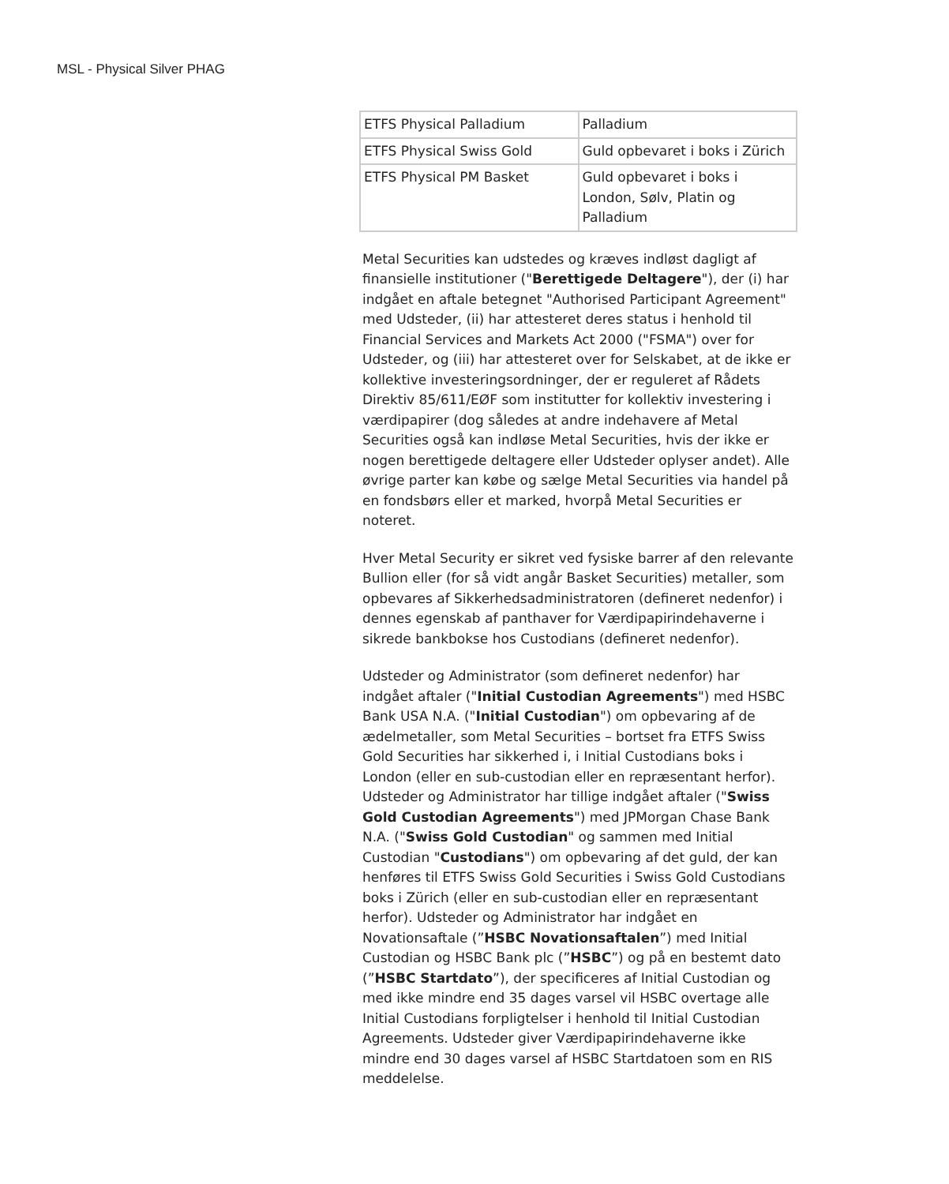MSL - Physical Silver PHAG
| ETFS Physical Palladium | Palladium |
| ETFS Physical Swiss Gold | Guld opbevaret i boks i Zürich |
| ETFS Physical PM Basket | Guld opbevaret i boks i London, Sølv, Platin og Palladium |
Metal Securities kan udstedes og kræves indløst dagligt af finansielle institutioner ("Berettigede Deltagere"), der (i) har indgået en aftale betegnet "Authorised Participant Agreement" med Udsteder, (ii) har attesteret deres status i henhold til Financial Services and Markets Act 2000 ("FSMA") over for Udsteder, og (iii) har attesteret over for Selskabet, at de ikke er kollektive investeringsordninger, der er reguleret af Rådets Direktiv 85/611/EØF som institutter for kollektiv investering i værdipapirer (dog således at andre indehavere af Metal Securities også kan indløse Metal Securities, hvis der ikke er nogen berettigede deltagere eller Udsteder oplyser andet). Alle øvrige parter kan købe og sælge Metal Securities via handel på en fondsbørs eller et marked, hvorpå Metal Securities er noteret.
Hver Metal Security er sikret ved fysiske barrer af den relevante Bullion eller (for så vidt angår Basket Securities) metaller, som opbevares af Sikkerhedsadministratoren (defineret nedenfor) i dennes egenskab af panthaver for Værdipapirindehaverne i sikrede bankbokse hos Custodians (defineret nedenfor).
Udsteder og Administrator (som defineret nedenfor) har indgået aftaler ("Initial Custodian Agreements") med HSBC Bank USA N.A. ("Initial Custodian") om opbevaring af de ædelmetaller, som Metal Securities – bortset fra ETFS Swiss Gold Securities har sikkerhed i, i Initial Custodians boks i London (eller en sub-custodian eller en repræsentant herfor). Udsteder og Administrator har tillige indgået aftaler ("Swiss Gold Custodian Agreements") med JPMorgan Chase Bank N.A. ("Swiss Gold Custodian" og sammen med Initial Custodian "Custodians") om opbevaring af det guld, der kan henføres til ETFS Swiss Gold Securities i Swiss Gold Custodians boks i Zürich (eller en sub-custodian eller en repræsentant herfor). Udsteder og Administrator har indgået en Novationsaftale (”HSBC Novationsaftalen”) med Initial Custodian og HSBC Bank plc (”HSBC”) og på en bestemt dato (”HSBC Startdato”), der specificeres af Initial Custodian og med ikke mindre end 35 dages varsel vil HSBC overtage alle Initial Custodians forpligtelser i henhold til Initial Custodian Agreements. Udsteder giver Værdipapirindehaverne ikke mindre end 30 dages varsel af HSBC Startdatoen som en RIS meddelelse.